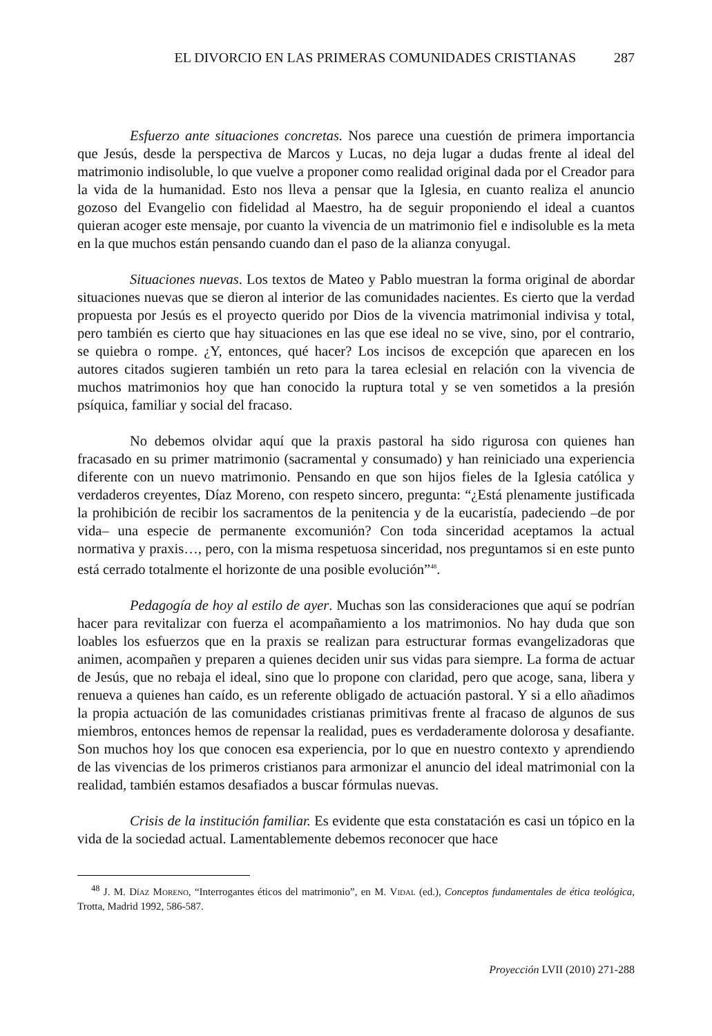EL DIVORCIO EN LAS PRIMERAS COMUNIDADES CRISTIANAS 287
Esfuerzo ante situaciones concretas. Nos parece una cuestión de primera importancia que Jesús, desde la perspectiva de Marcos y Lucas, no deja lugar a dudas frente al ideal del matrimonio indisoluble, lo que vuelve a proponer como realidad original dada por el Creador para la vida de la humanidad. Esto nos lleva a pensar que la Iglesia, en cuanto realiza el anuncio gozoso del Evangelio con fidelidad al Maestro, ha de seguir proponiendo el ideal a cuantos quieran acoger este mensaje, por cuanto la vivencia de un matrimonio fiel e indisoluble es la meta en la que muchos están pensando cuando dan el paso de la alianza conyugal.
Situaciones nuevas. Los textos de Mateo y Pablo muestran la forma original de abordar situaciones nuevas que se dieron al interior de las comunidades nacientes. Es cierto que la verdad propuesta por Jesús es el proyecto querido por Dios de la vivencia matrimonial indivisa y total, pero también es cierto que hay situaciones en las que ese ideal no se vive, sino, por el contrario, se quiebra o rompe. ¿Y, entonces, qué hacer? Los incisos de excepción que aparecen en los autores citados sugieren también un reto para la tarea eclesial en relación con la vivencia de muchos matrimonios hoy que han conocido la ruptura total y se ven sometidos a la presión psíquica, familiar y social del fracaso.
No debemos olvidar aquí que la praxis pastoral ha sido rigurosa con quienes han fracasado en su primer matrimonio (sacramental y consumado) y han reiniciado una experiencia diferente con un nuevo matrimonio. Pensando en que son hijos fieles de la Iglesia católica y verdaderos creyentes, Díaz Moreno, con respeto sincero, pregunta: “¿Está plenamente justificada la prohibición de recibir los sacramentos de la penitencia y de la eucaristía, padeciendo –de por vida– una especie de permanente excomunión? Con toda sinceridad aceptamos la actual normativa y praxis…, pero, con la misma respetuosa sinceridad, nos preguntamos si en este punto está cerrado totalmente el horizonte de una posible evolución”<sup>48</sup>.
Pedagogía de hoy al estilo de ayer. Muchas son las consideraciones que aquí se podrían hacer para revitalizar con fuerza el acompañamiento a los matrimonios. No hay duda que son loables los esfuerzos que en la praxis se realizan para estructurar formas evangelizadoras que animen, acompañen y preparen a quienes deciden unir sus vidas para siempre. La forma de actuar de Jesús, que no rebaja el ideal, sino que lo propone con claridad, pero que acoge, sana, libera y renueva a quienes han caído, es un referente obligado de actuación pastoral. Y si a ello añadimos la propia actuación de las comunidades cristianas primitivas frente al fracaso de algunos de sus miembros, entonces hemos de repensar la realidad, pues es verdaderamente dolorosa y desafiante. Son muchos hoy los que conocen esa experiencia, por lo que en nuestro contexto y aprendiendo de las vivencias de los primeros cristianos para armonizar el anuncio del ideal matrimonial con la realidad, también estamos desafiados a buscar fórmulas nuevas.
Crisis de la institución familiar. Es evidente que esta constatación es casi un tópico en la vida de la sociedad actual. Lamentablemente debemos reconocer que hace
<sup>48</sup> J. M. Díaz Moreno, “Interrogantes éticos del matrimonio”, en M. Vidal (ed.), Conceptos fundamentales de ética teológica, Trotta, Madrid 1992, 586-587.
Proyección LVII (2010) 271-288